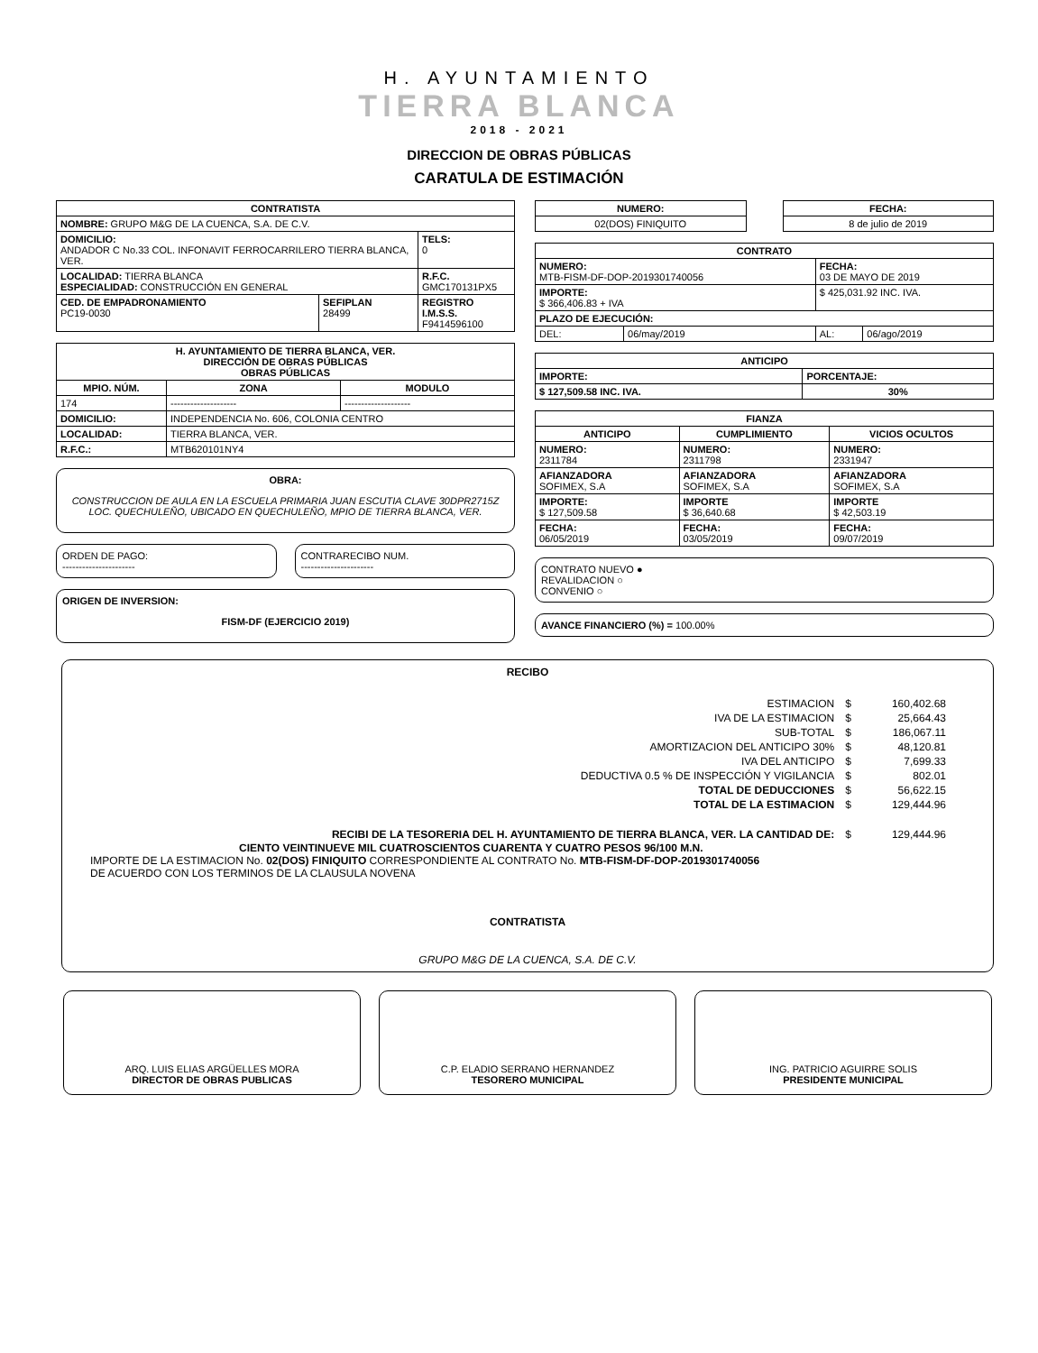H. AYUNTAMIENTO
TIERRA BLANCA
2018 - 2021
DIRECCION DE OBRAS PÚBLICAS
CARATULA DE ESTIMACIÓN
| CONTRATISTA | | |
| --- | --- | --- |
| NOMBRE: GRUPO M&G DE LA CUENCA, S.A. DE C.V. | | |
| DOMICILIO: ANDADOR C No.33 COL. INFONAVIT FERROCARRILERO TIERRA BLANCA, VER. | | TELS: 0 |
| LOCALIDAD: TIERRA BLANCA ESPECIALIDAD: CONSTRUCCIÓN EN GENERAL | | R.F.C. GMC170131PX5 |
| CED. DE EMPADRONAMIENTO PC19-0030 | SEFIPLAN 28499 | REGISTRO I.M.S.S. F9414596100 |
| H. AYUNTAMIENTO DE TIERRA BLANCA, VER. DIRECCIÓN DE OBRAS PÚBLICAS OBRAS PÚBLICAS | | |
| --- | --- | --- |
| MPIO. NÚM. | ZONA | MODULO |
| 174 | -------------------- | -------------------- |
| DOMICILIO: | INDEPENDENCIA No. 606, COLONIA CENTRO | |
| LOCALIDAD: | TIERRA BLANCA, VER. | |
| R.F.C.: | MTB620101NY4 | |
OBRA:
CONSTRUCCION DE AULA EN LA ESCUELA PRIMARIA JUAN ESCUTIA CLAVE 30DPR2715Z LOC. QUECHULEÑO, UBICADO EN QUECHULEÑO, MPIO DE TIERRA BLANCA, VER.
ORDEN DE PAGO:
----------------------
CONTRARECIBO NUM.
----------------------
ORIGEN DE INVERSION:
FISM-DF (EJERCICIO 2019)
| NUMERO: |
| --- |
| 02(DOS) FINIQUITO |
| FECHA: |
| --- |
| 8 de julio de 2019 |
| CONTRATO | | | |
| --- | --- | --- | --- |
| NUMERO: MTB-FISM-DF-DOP-2019301740056 | | FECHA: 03 DE MAYO DE 2019 | |
| IMPORTE: $ 366,406.83 + IVA | | $ 425,031.92 INC. IVA. | |
| PLAZO DE EJECUCIÓN: | | | |
| DEL: | 06/may/2019 | AL: | 06/ago/2019 |
| ANTICIPO | |
| --- | --- |
| IMPORTE: | PORCENTAJE: |
| $ 127,509.58 INC. IVA. | 30% |
| FIANZA | | |
| --- | --- | --- |
| ANTICIPO | CUMPLIMIENTO | VICIOS OCULTOS |
| NUMERO: 2311784 | NUMERO: 2311798 | NUMERO: 2331947 |
| AFIANZADORA SOFIMEX, S.A | AFIANZADORA SOFIMEX, S.A | AFIANZADORA SOFIMEX, S.A |
| IMPORTE: $ 127,509.58 | IMPORTE $ 36,640.68 | IMPORTE $ 42,503.19 |
| FECHA: 06/05/2019 | FECHA: 03/05/2019 | FECHA: 09/07/2019 |
CONTRATO NUEVO ●
REVALIDACION ○
CONVENIO ○
AVANCE FINANCIERO (%) = 100.00%
RECIBO
| ESTIMACION | $ | 160,402.68 |
| IVA DE LA ESTIMACION | $ | 25,664.43 |
| SUB-TOTAL | $ | 186,067.11 |
| AMORTIZACION DEL ANTICIPO 30% | $ | 48,120.81 |
| IVA DEL ANTICIPO | $ | 7,699.33 |
| DEDUCTIVA 0.5 % DE INSPECCIÓN Y VIGILANCIA | $ | 802.01 |
| TOTAL DE DEDUCCIONES | $ | 56,622.15 |
| TOTAL DE LA ESTIMACION | $ | 129,444.96 |
| RECIBI DE LA TESORERIA DEL H. AYUNTAMIENTO DE TIERRA BLANCA, VER. LA CANTIDAD DE: | $ | 129,444.96 |
CIENTO VEINTINUEVE MIL CUATROSCIENTOS CUARENTA Y CUATRO PESOS 96/100 M.N.
IMPORTE DE LA ESTIMACION No. 02(DOS) FINIQUITO CORRESPONDIENTE AL CONTRATO No. MTB-FISM-DF-DOP-2019301740056
DE ACUERDO CON LOS TERMINOS DE LA CLAUSULA NOVENA
CONTRATISTA
GRUPO M&G DE LA CUENCA, S.A. DE C.V.
ARQ. LUIS ELIAS ARGÜELLES MORA
DIRECTOR DE OBRAS PUBLICAS
C.P. ELADIO SERRANO HERNANDEZ
TESORERO MUNICIPAL
ING. PATRICIO AGUIRRE SOLIS
PRESIDENTE MUNICIPAL